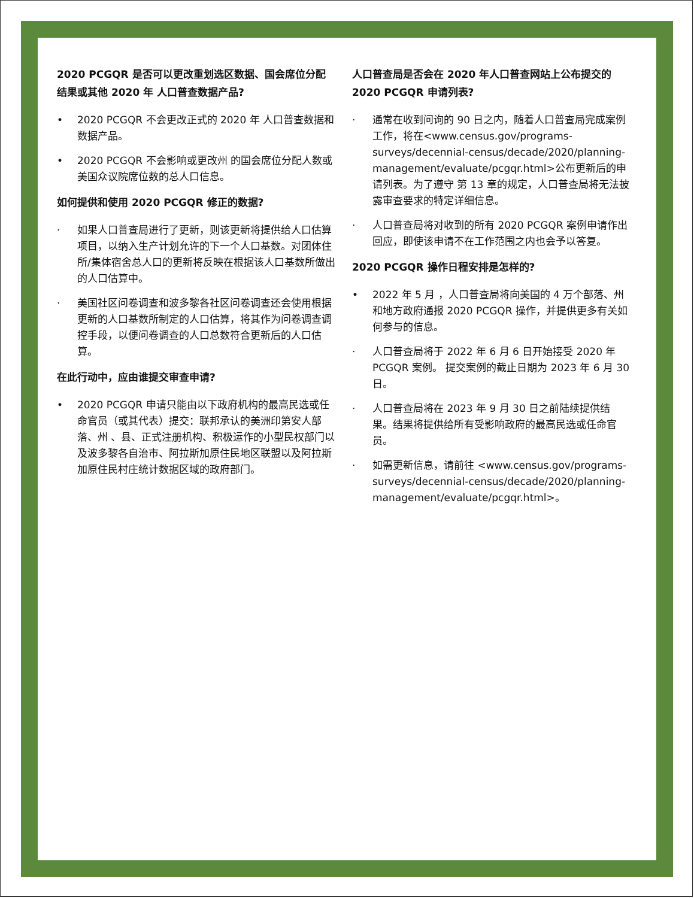2020 PCGQR 是否可以更改重划选区数据、国会席位分配结果或其他 2020 年 人口普查数据产品?
• 2020 PCGQR 不会更改正式的 2020 年 人口普查数据和数据产品。
• 2020 PCGQR 不会影响或更改州 的国会席位分配人数或美国众议院席位数的总人口信息。
如何提供和使用 2020 PCGQR 修正的数据?
· 如果人口普查局进行了更新，则该更新将提供给人口估算项目，以纳入生产计划允许的下一个人口基数。对团体住所/集体宿舍总人口的更新将反映在根据该人口基数所做出的人口估算中。
· 美国社区问卷调查和波多黎各社区问卷调查还会使用根据更新的人口基数所制定的人口估算，将其作为问卷调查调控手段，以便问卷调查的人口总数符合更新后的人口估算。
在此行动中，应由谁提交审查申请?
• 2020 PCGQR 申请只能由以下政府机构的最高民选或任命官员（或其代表）提交：联邦承认的美洲印第安人部落、州 、县、正式注册机构、积极运作的小型民权部门以及波多黎各自治市、阿拉斯加原住民地区联盟以及阿拉斯加原住民村庄统计数据区域的政府部门。
人口普查局是否会在 2020 年人口普查网站上公布提交的 2020 PCGQR 申请列表?
· 通常在收到问询的 90 日之内，随着人口普查局完成案例工作，将在<www.census.gov/programs-surveys/decennial-census/decade/2020/planning-management/evaluate/pcgqr.html>公布更新后的申请列表。为了遵守 第 13 章的规定，人口普查局将无法披露审查要求的特定详细信息。
· 人口普查局将对收到的所有 2020 PCGQR 案例申请作出回应，即使该申请不在工作范围之内也会予以答复。
2020 PCGQR 操作日程安排是怎样的?
• 2022 年 5 月 ，人口普查局将向美国的 4 万个部落、州 和地方政府通报 2020 PCGQR 操作，并提供更多有关如何参与的信息。
· 人口普查局将于 2022 年 6 月 6 日开始接受 2020 年 PCGQR 案例。 提交案例的截止日期为 2023 年 6 月 30 日。
· 人口普查局将在 2023 年 9 月 30 日之前陆续提供结果。结果将提供给所有受影响政府的最高民选或任命官员。
· 如需更新信息，请前往 <www.census.gov/programs-surveys/decennial-census/decade/2020/planning-management/evaluate/pcgqr.html>。